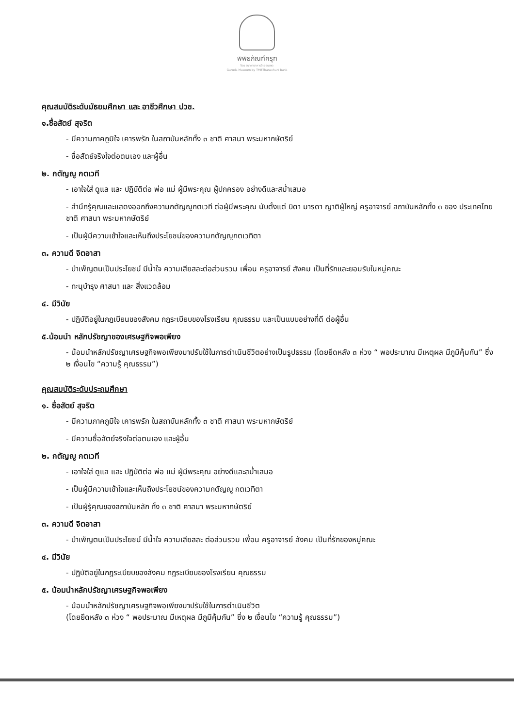พิพิธภัณฑ์ครุฑ
โดย ธนาคารทหารไทยธนชาต
Garuda Museum by TMBThanachart Bank
คุณสมบัติระดับมัธยมศึกษา และ อาชีวศึกษา ปวช.
๑.ซื่อสัตย์ สุจริต
- มีความภาคภูมิใจ เคารพรัก ในสถาบันหลักทั้ง ๓ ชาติ ศาสนา พระมหากษัตริย์
- ซื่อสัตย์จริงใจต่อตนเอง และผู้อื่น
๒. กตัญญู กตเวที
- เอาใจใส่ ดูแล และ ปฏิบัติต่อ พ่อ แม่ ผู้มีพระคุณ ผู้ปกครอง อย่างดีและสม่ำเสมอ
- สำนึกรู้คุณและแสดงออกถึงความกตัญญูกตเวที ต่อผู้มีพระคุณ นับตั้งแต่ บิดา มารดา ญาติผู้ใหญ่ ครูอาจารย์ สถาบันหลักทั้ง ๓ ของ ประเทศไทย ชาติ ศาสนา พระมหากษัตริย์
- เป็นผู้มีความเข้าใจและเห็นถึงประโยชน์ของความกตัญญูกตเวทิตา
๓. ความดี จิตอาสา
- บำเพ็ญตนเป็นประโยชน์ มีน้ำใจ ความเสียสละต่อส่วนรวม เพื่อน ครูอาจารย์ สังคม เป็นที่รักและยอมรับในหมู่คณะ
- ทะนุบำรุง ศาสนา และ สิ่งแวดล้อม
๔. มีวินัย
- ปฏิบัติอยู่ในกฎเบียนของสังคม กฎระเบียบของโรงเรียน คุณธรรม และเป็นแบบอย่างที่ดี ต่อผู้อื่น
๕.น้อมนำ หลักปรัชญาของเศรษฐกิจพอเพียง
- น้อมนำหลักปรัชญาเศรษฐกิจพอเพียงมาปรับใช้ในการดำเนินชีวิตอย่างเป็นรูปธรรม (โดยยึดหลัง ๓ ห่วง “ พอประมาณ มีเหตุผล มีภูมิคุ้มกัน” ซึ่ง ๒ เงื่อนไข “ความรู้ คุณธรรม”)
คุณสมบัติระดับประถมศึกษา
๑. ซื่อสัตย์ สุจริต
- มีความภาคภูมิใจ เคารพรัก ในสถาบันหลักทั้ง ๓ ชาติ ศาสนา พระมหากษัตริย์
- มีความซื่อสัตย์จริงใจต่อตนเอง และผู้อื่น
๒. กตัญญู กตเวที
- เอาใจใส่ ดูแล และ ปฏิบัติต่อ พ่อ แม่ ผู้มีพระคุณ อย่างดีและสม่ำเสมอ
- เป็นผู้มีความเข้าใจและเห็นถึงประโยชน์ของความกตัญญู กตเวทิตา
- เป็นผู้รู้คุณของสถาบันหลัก ทั้ง ๓ ชาติ ศาสนา พระมหากษัตริย์
๓. ความดี จิตอาสา
- บำเพ็ญตนเป็นประโยชน์ มีน้ำใจ ความเสียสละ ต่อส่วนรวม เพื่อน ครูอาจารย์ สังคม เป็นที่รักของหมู่คณะ
๔. มีวินัย
- ปฏิบัติอยู่ในกฎระเบียบของสังคม กฎระเบียบของโรงเรียน คุณธรรม
๕. น้อมนำหลักปรัชญาเศรษฐกิจพอเพียง
- น้อมนำหลักปรัชญาเศรษฐกิจพอเพียงมาปรับใช้ในการดำเนินชีวิต
(โดยยึดหลัง ๓ ห่วง “ พอประมาณ มีเหตุผล มีภูมิคุ้มกัน” ซึ่ง ๒ เงื่อนไข “ความรู้ คุณธรรม”)